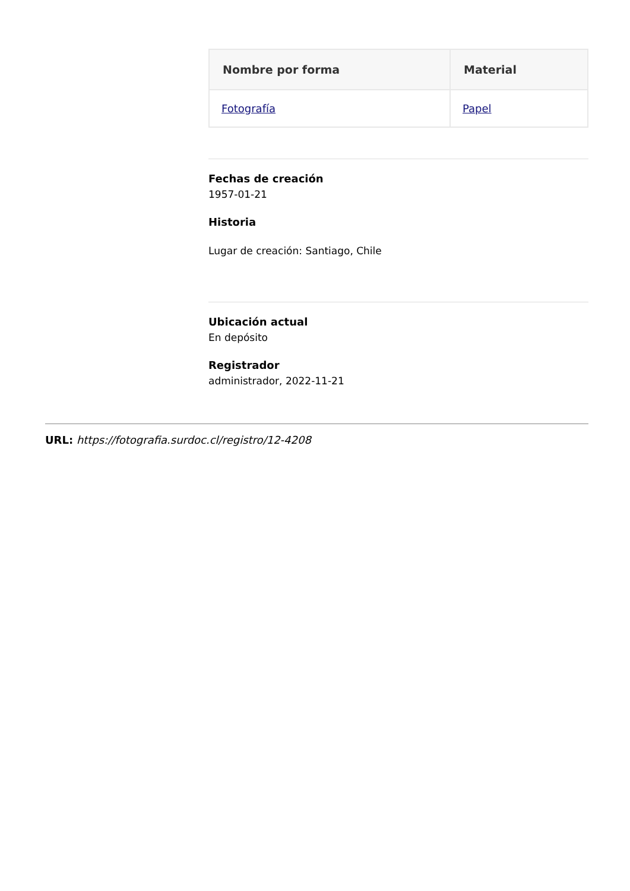| Nombre por forma | Material |
| --- | --- |
| Fotografía | Papel |
Fechas de creación
1957-01-21
Historia
Lugar de creación: Santiago, Chile
Ubicación actual
En depósito
Registrador
administrador, 2022-11-21
URL: https://fotografia.surdoc.cl/registro/12-4208